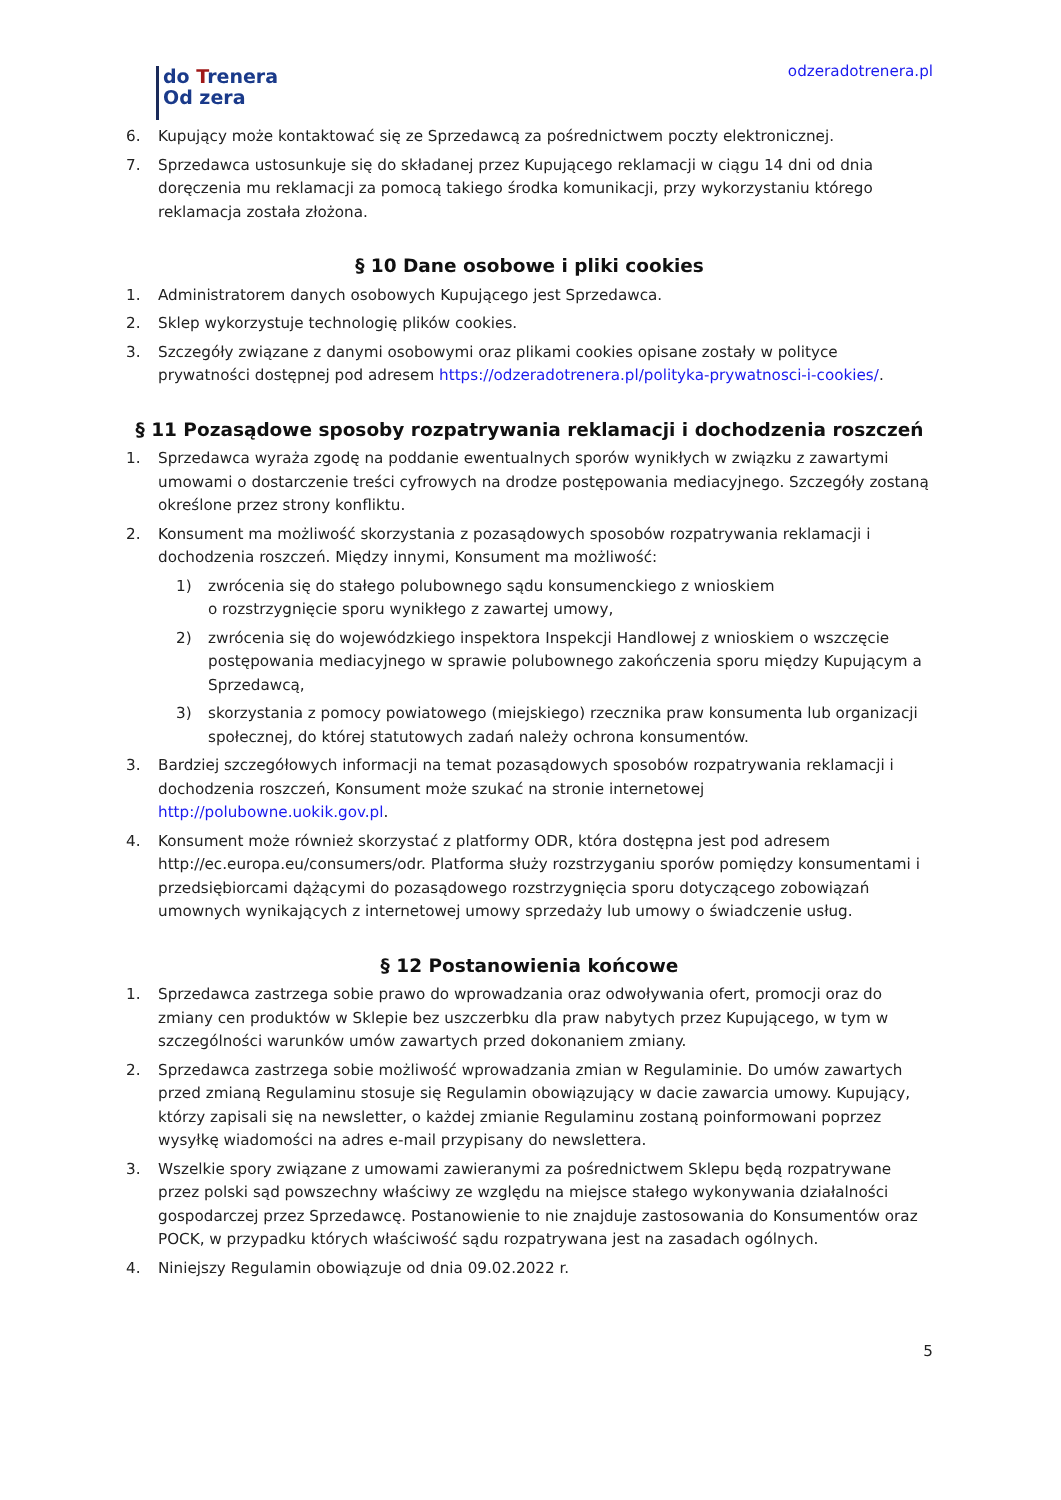do Trenera
Od zera
odzeradotrenera.pl
6. Kupujący może kontaktować się ze Sprzedawcą za pośrednictwem poczty elektronicznej.
7. Sprzedawca ustosunkuje się do składanej przez Kupującego reklamacji w ciągu 14 dni od dnia doręczenia mu reklamacji za pomocą takiego środka komunikacji, przy wykorzystaniu którego reklamacja została złożona.
§ 10 Dane osobowe i pliki cookies
1. Administratorem danych osobowych Kupującego jest Sprzedawca.
2. Sklep wykorzystuje technologię plików cookies.
3. Szczegóły związane z danymi osobowymi oraz plikami cookies opisane zostały w polityce prywatności dostępnej pod adresem https://odzeradotrenera.pl/polityka-prywatnosci-i-cookies/.
§ 11 Pozasądowe sposoby rozpatrywania reklamacji i dochodzenia roszczeń
1. Sprzedawca wyraża zgodę na poddanie ewentualnych sporów wynikłych w związku z zawartymi umowami o dostarczenie treści cyfrowych na drodze postępowania mediacyjnego. Szczegóły zostaną określone przez strony konfliktu.
2. Konsument ma możliwość skorzystania z pozasądowych sposobów rozpatrywania reklamacji i dochodzenia roszczeń. Między innymi, Konsument ma możliwość:
1) zwrócenia się do stałego polubownego sądu konsumenckiego z wnioskiem
o rozstrzygnięcie sporu wynikłego z zawartej umowy,
2) zwrócenia się do wojewódzkiego inspektora Inspekcji Handlowej z wnioskiem o wszczęcie postępowania mediacyjnego w sprawie polubownego zakończenia sporu między Kupującym a Sprzedawcą,
3) skorzystania z pomocy powiatowego (miejskiego) rzecznika praw konsumenta lub organizacji społecznej, do której statutowych zadań należy ochrona konsumentów.
3. Bardziej szczegółowych informacji na temat pozasądowych sposobów rozpatrywania reklamacji i dochodzenia roszczeń, Konsument może szukać na stronie internetowej http://polubowne.uokik.gov.pl.
4. Konsument może również skorzystać z platformy ODR, która dostępna jest pod adresem http://ec.europa.eu/consumers/odr. Platforma służy rozstrzyganiu sporów pomiędzy konsumentami i przedsiębiorcami dążącymi do pozasądowego rozstrzygnięcia sporu dotyczącego zobowiązań umownych wynikających z internetowej umowy sprzedaży lub umowy o świadczenie usług.
§ 12 Postanowienia końcowe
1. Sprzedawca zastrzega sobie prawo do wprowadzania oraz odwoływania ofert, promocji oraz do zmiany cen produktów w Sklepie bez uszczerbku dla praw nabytych przez Kupującego, w tym w szczególności warunków umów zawartych przed dokonaniem zmiany.
2. Sprzedawca zastrzega sobie możliwość wprowadzania zmian w Regulaminie. Do umów zawartych przed zmianą Regulaminu stosuje się Regulamin obowiązujący w dacie zawarcia umowy. Kupujący, którzy zapisali się na newsletter, o każdej zmianie Regulaminu zostaną poinformowani poprzez wysyłkę wiadomości na adres e-mail przypisany do newslettera.
3. Wszelkie spory związane z umowami zawieranymi za pośrednictwem Sklepu będą rozpatrywane przez polski sąd powszechny właściwy ze względu na miejsce stałego wykonywania działalności gospodarczej przez Sprzedawcę. Postanowienie to nie znajduje zastosowania do Konsumentów oraz POCK, w przypadku których właściwość sądu rozpatrywana jest na zasadach ogólnych.
4. Niniejszy Regulamin obowiązuje od dnia 09.02.2022 r.
5